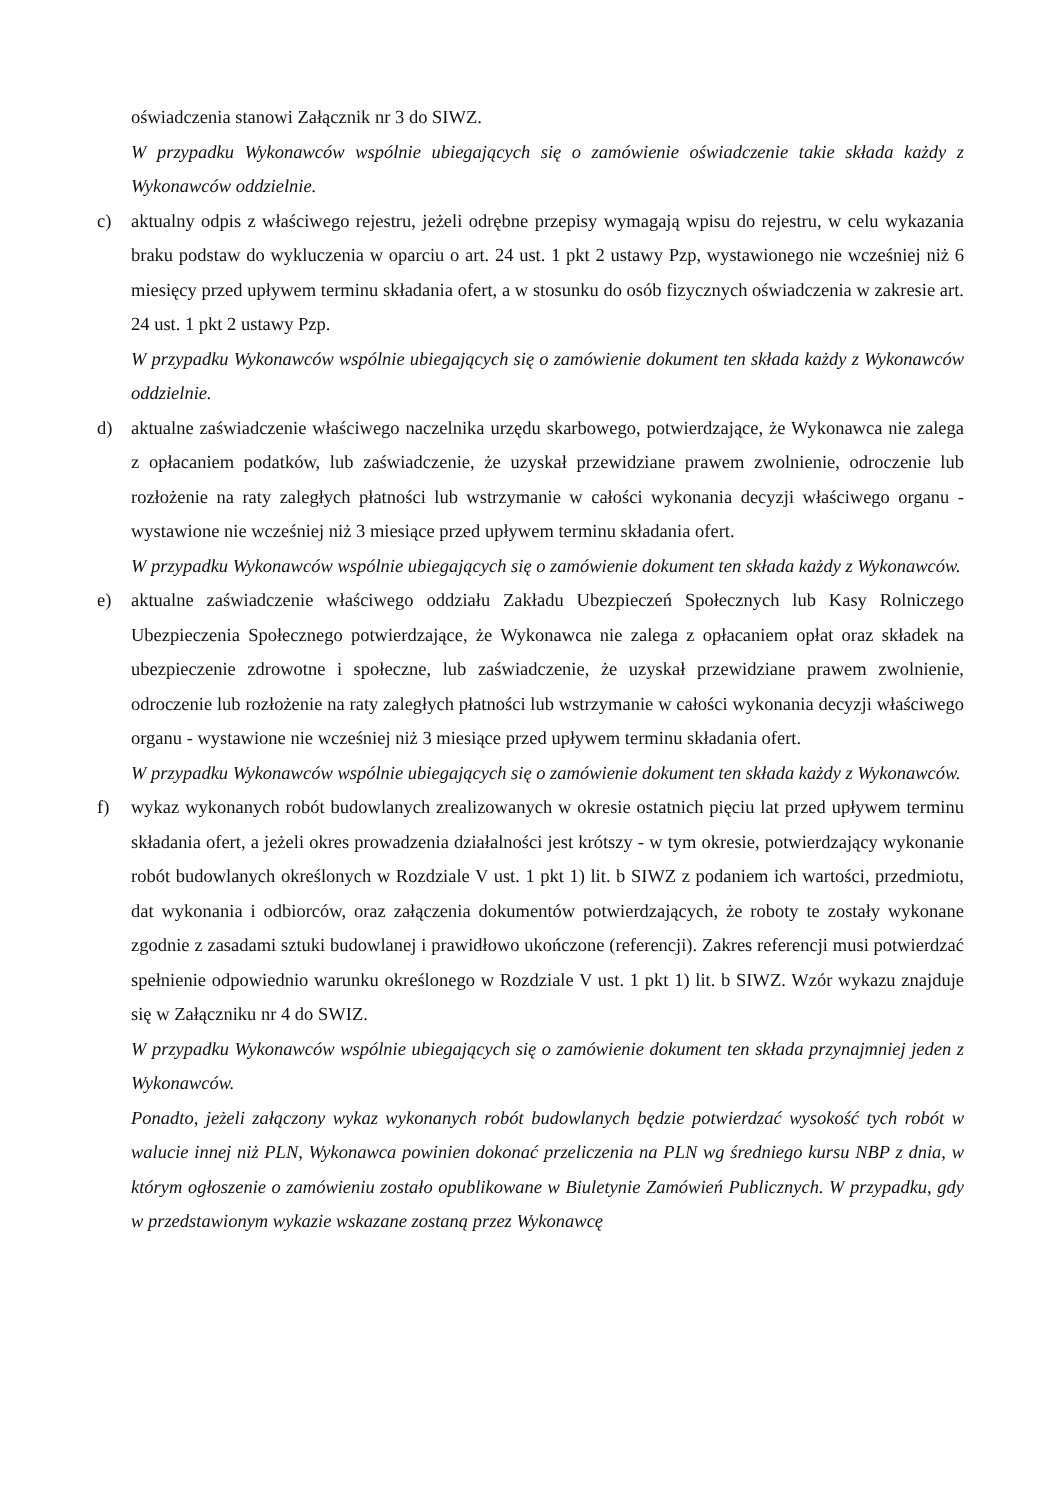oświadczenia stanowi Załącznik nr 3 do SIWZ.
W przypadku Wykonawców wspólnie ubiegających się o zamówienie oświadczenie takie składa każdy z Wykonawców oddzielnie.
c) aktualny odpis z właściwego rejestru, jeżeli odrębne przepisy wymagają wpisu do rejestru, w celu wykazania braku podstaw do wykluczenia w oparciu o art. 24 ust. 1 pkt 2 ustawy Pzp, wystawionego nie wcześniej niż 6 miesięcy przed upływem terminu składania ofert, a w stosunku do osób fizycznych oświadczenia w zakresie art. 24 ust. 1 pkt 2 ustawy Pzp.
W przypadku Wykonawców wspólnie ubiegających się o zamówienie dokument ten składa każdy z Wykonawców oddzielnie.
d) aktualne zaświadczenie właściwego naczelnika urzędu skarbowego, potwierdzające, że Wykonawca nie zalega z opłacaniem podatków, lub zaświadczenie, że uzyskał przewidziane prawem zwolnienie, odroczenie lub rozłożenie na raty zaległych płatności lub wstrzymanie w całości wykonania decyzji właściwego organu - wystawione nie wcześniej niż 3 miesiące przed upływem terminu składania ofert.
W przypadku Wykonawców wspólnie ubiegających się o zamówienie dokument ten składa każdy z Wykonawców.
e) aktualne zaświadczenie właściwego oddziału Zakładu Ubezpieczeń Społecznych lub Kasy Rolniczego Ubezpieczenia Społecznego potwierdzające, że Wykonawca nie zalega z opłacaniem opłat oraz składek na ubezpieczenie zdrowotne i społeczne, lub zaświadczenie, że uzyskał przewidziane prawem zwolnienie, odroczenie lub rozłożenie na raty zaległych płatności lub wstrzymanie w całości wykonania decyzji właściwego organu - wystawione nie wcześniej niż 3 miesiące przed upływem terminu składania ofert.
W przypadku Wykonawców wspólnie ubiegających się o zamówienie dokument ten składa każdy z Wykonawców.
f) wykaz wykonanych robót budowlanych zrealizowanych w okresie ostatnich pięciu lat przed upływem terminu składania ofert, a jeżeli okres prowadzenia działalności jest krótszy - w tym okresie, potwierdzający wykonanie robót budowlanych określonych w Rozdziale V ust. 1 pkt 1) lit. b SIWZ z podaniem ich wartości, przedmiotu, dat wykonania i odbiorców, oraz załączenia dokumentów potwierdzających, że roboty te zostały wykonane zgodnie z zasadami sztuki budowlanej i prawidłowo ukończone (referencji). Zakres referencji musi potwierdzać spełnienie odpowiednio warunku określonego w Rozdziale V ust. 1 pkt 1) lit. b SIWZ. Wzór wykazu znajduje się w Załączniku nr 4 do SWIZ.
W przypadku Wykonawców wspólnie ubiegających się o zamówienie dokument ten składa przynajmniej jeden z Wykonawców.
Ponadto, jeżeli załączony wykaz wykonanych robót budowlanych będzie potwierdzać wysokość tych robót w walucie innej niż PLN, Wykonawca powinien dokonać przeliczenia na PLN wg średniego kursu NBP z dnia, w którym ogłoszenie o zamówieniu zostało opublikowane w Biuletynie Zamówień Publicznych. W przypadku, gdy w przedstawionym wykazie wskazane zostaną przez Wykonawcę